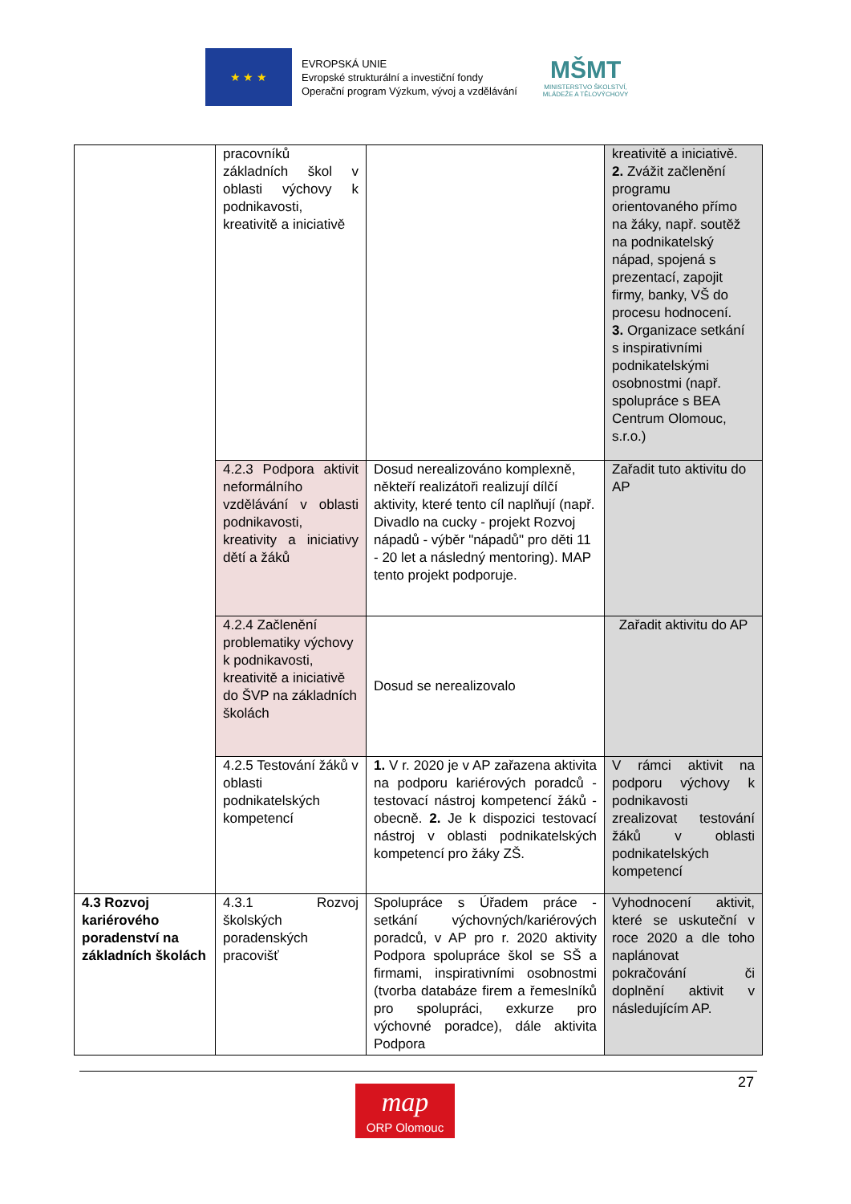★ ★ ★
EVROPSKÁ UNIE
Evropské strukturální a investiční fondy
Operační program Výzkum, vývoj a vzdělávání
MŠMT
MINISTERSTVO ŠKOLSTVÍ,
MLÁDEŽE A TĚLOVÝCHOVY
| | pracovníků základních škol v oblasti výchovy k podnikavosti, kreativitě a iniciativě | | kreativitě a iniciativě. 2. Zvážit začlenění programu orientovaného přímo na žáky, např. soutěž na podnikatelský nápad, spojená s prezentací, zapojit firmy, banky, VŠ do procesu hodnocení. 3. Organizace setkání s inspirativními podnikatelskými osobnostmi (např. spolupráce s BEA Centrum Olomouc, s.r.o.) |
| | 4.2.3 Podpora aktivit neformálního vzdělávání v oblasti podnikavosti, kreativity a iniciativy dětí a žáků | Dosud nerealizováno komplexně, někteří realizátoři realizují dílčí aktivity, které tento cíl naplňují (např. Divadlo na cucky - projekt Rozvoj nápadů - výběr "nápadů" pro děti 11 - 20 let a následný mentoring). MAP tento projekt podporuje. | Zařadit tuto aktivitu do AP |
| | 4.2.4 Začlenění problematiky výchovy k podnikavosti, kreativitě a iniciativě do ŠVP na základních školách | Dosud se nerealizovalo | Zařadit aktivitu do AP |
| | 4.2.5 Testování žáků v oblasti podnikatelských kompetencí | 1. V r. 2020 je v AP zařazena aktivita na podporu kariérových poradců - testovací nástroj kompetencí žáků - obecně. 2. Je k dispozici testovací nástroj v oblasti podnikatelských kompetencí pro žáky ZŠ. | V rámci aktivit na podporu výchovy k podnikavosti zrealizovat testování žáků v oblasti podnikatelských kompetencí |
| 4.3 Rozvoj kariérového poradenství na základních školách | 4.3.1 Rozvoj školských poradenských pracovišť | Spolupráce s Úřadem práce - setkání výchovných/kariérových poradců, v AP pro r. 2020 aktivity Podpora spolupráce škol se SŠ a firmami, inspirativními osobnostmi (tvorba databáze firem a řemeslníků pro spolupráci, exkurze pro výchovné poradce), dále aktivita Podpora | Vyhodnocení aktivit, které se uskuteční v roce 2020 a dle toho naplánovat pokračování či doplnění aktivit v následujícím AP. |
27
map
ORP Olomouc